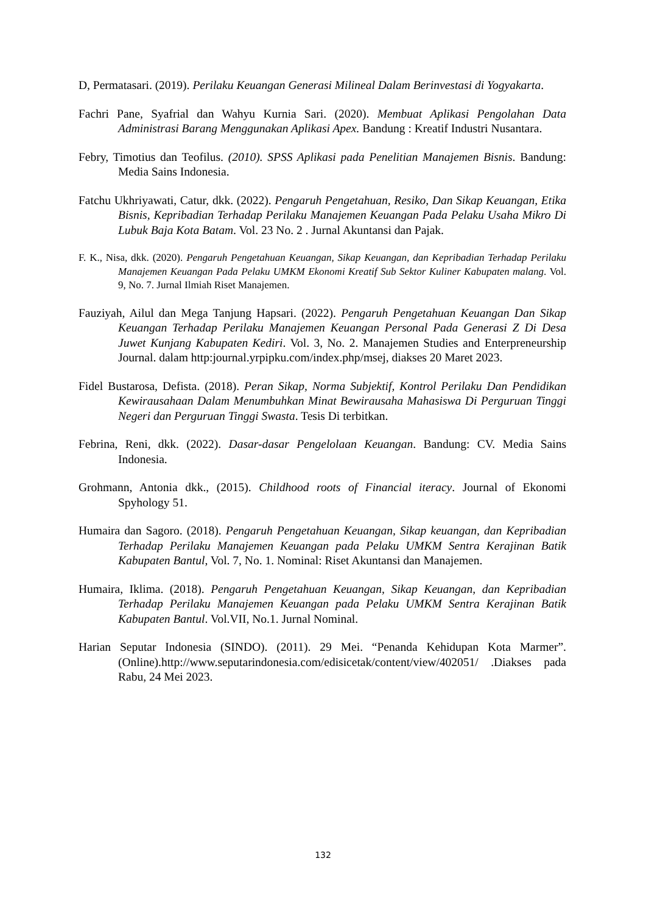D, Permatasari. (2019). Perilaku Keuangan Generasi Milineal Dalam Berinvestasi di Yogyakarta.
Fachri Pane, Syafrial dan Wahyu Kurnia Sari. (2020). Membuat Aplikasi Pengolahan Data Administrasi Barang Menggunakan Aplikasi Apex. Bandung : Kreatif Industri Nusantara.
Febry, Timotius dan Teofilus. (2010). SPSS Aplikasi pada Penelitian Manajemen Bisnis. Bandung: Media Sains Indonesia.
Fatchu Ukhriyawati, Catur, dkk. (2022). Pengaruh Pengetahuan, Resiko, Dan Sikap Keuangan, Etika Bisnis, Kepribadian Terhadap Perilaku Manajemen Keuangan Pada Pelaku Usaha Mikro Di Lubuk Baja Kota Batam. Vol. 23 No. 2 . Jurnal Akuntansi dan Pajak.
F. K., Nisa, dkk. (2020). Pengaruh Pengetahuan Keuangan, Sikap Keuangan, dan Kepribadian Terhadap Perilaku Manajemen Keuangan Pada Pelaku UMKM Ekonomi Kreatif Sub Sektor Kuliner Kabupaten malang. Vol. 9, No. 7. Jurnal Ilmiah Riset Manajemen.
Fauziyah, Ailul dan Mega Tanjung Hapsari. (2022). Pengaruh Pengetahuan Keuangan Dan Sikap Keuangan Terhadap Perilaku Manajemen Keuangan Personal Pada Generasi Z Di Desa Juwet Kunjang Kabupaten Kediri. Vol. 3, No. 2. Manajemen Studies and Enterpreneurship Journal. dalam http:journal.yrpipku.com/index.php/msej, diakses 20 Maret 2023.
Fidel Bustarosa, Defista. (2018). Peran Sikap, Norma Subjektif, Kontrol Perilaku Dan Pendidikan Kewirausahaan Dalam Menumbuhkan Minat Bewirausaha Mahasiswa Di Perguruan Tinggi Negeri dan Perguruan Tinggi Swasta. Tesis Di terbitkan.
Febrina, Reni, dkk. (2022). Dasar-dasar Pengelolaan Keuangan. Bandung: CV. Media Sains Indonesia.
Grohmann, Antonia dkk., (2015). Childhood roots of Financial iteracy. Journal of Ekonomi Spyhology 51.
Humaira dan Sagoro. (2018). Pengaruh Pengetahuan Keuangan, Sikap keuangan, dan Kepribadian Terhadap Perilaku Manajemen Keuangan pada Pelaku UMKM Sentra Kerajinan Batik Kabupaten Bantul, Vol. 7, No. 1. Nominal: Riset Akuntansi dan Manajemen.
Humaira, Iklima. (2018). Pengaruh Pengetahuan Keuangan, Sikap Keuangan, dan Kepribadian Terhadap Perilaku Manajemen Keuangan pada Pelaku UMKM Sentra Kerajinan Batik Kabupaten Bantul. Vol.VII, No.1. Jurnal Nominal.
Harian Seputar Indonesia (SINDO). (2011). 29 Mei. “Penanda Kehidupan Kota Marmer”.(Online).http://www.seputarindonesia.com/edisicetak/content/view/402051/ .Diakses pada Rabu, 24 Mei 2023.
132